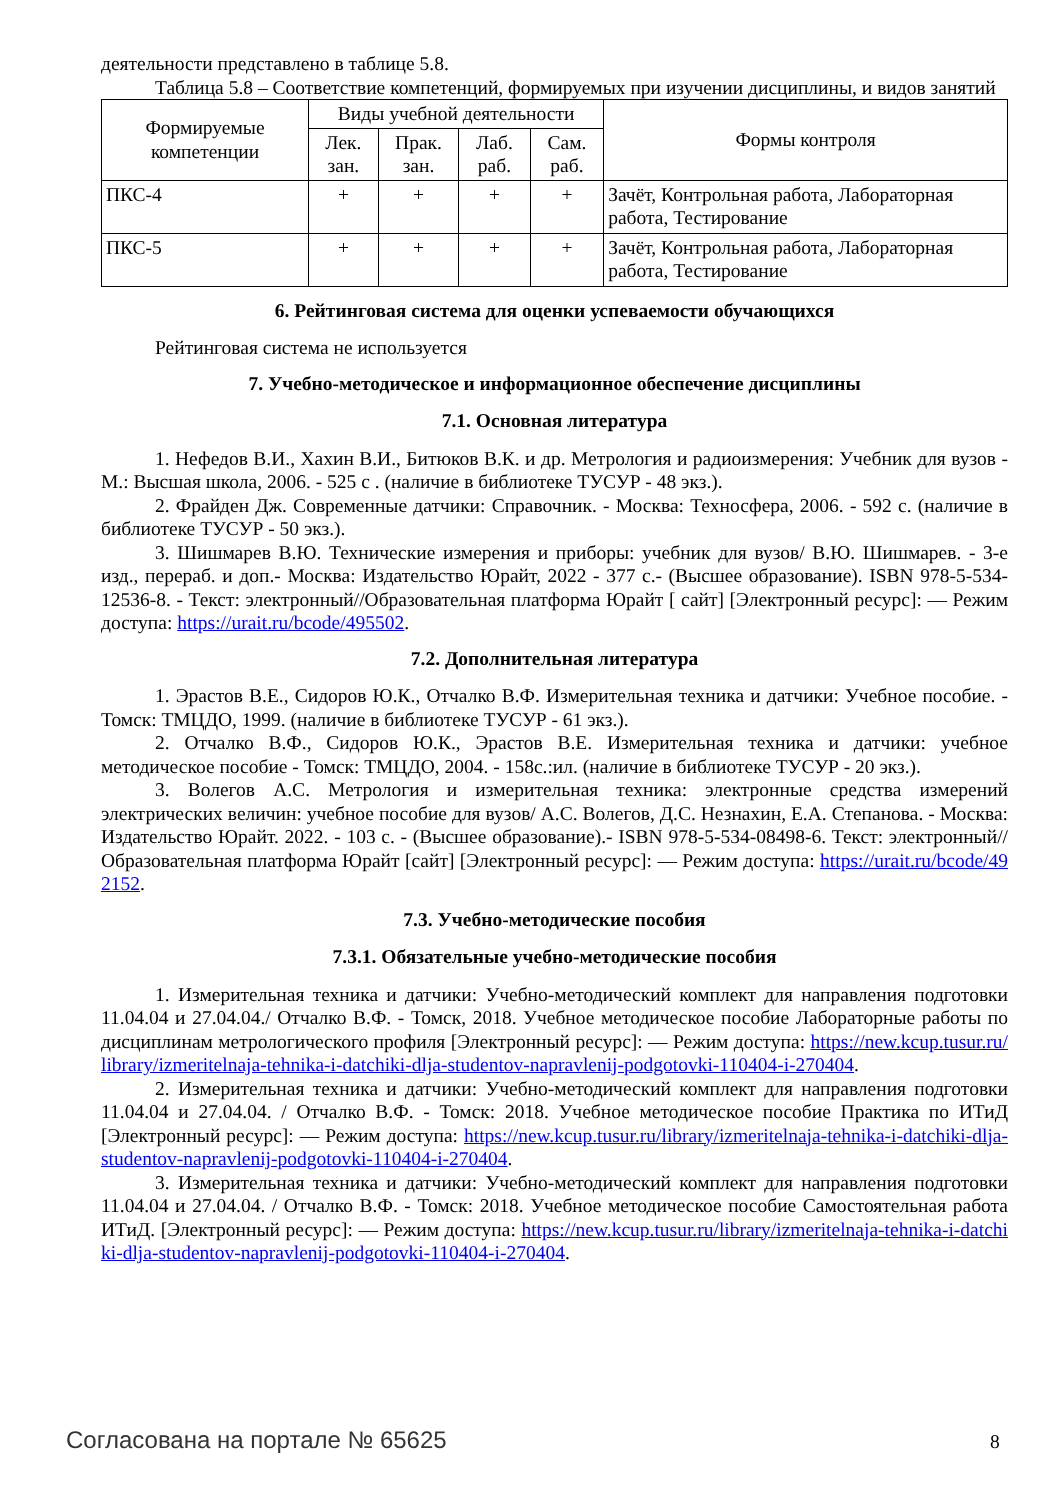деятельности представлено в таблице 5.8.
Таблица 5.8 – Соответствие компетенций, формируемых при изучении дисциплины, и видов занятий
| Формируемые компетенции | Виды учебной деятельности | | | | Формы контроля |
| --- | --- | --- | --- | --- | --- |
| | Лек. зан. | Прак. зан. | Лаб. раб. | Сам. раб. | |
| ПКС-4 | + | + | + | + | Зачёт, Контрольная работа, Лабораторная работа, Тестирование |
| ПКС-5 | + | + | + | + | Зачёт, Контрольная работа, Лабораторная работа, Тестирование |
6. Рейтинговая система для оценки успеваемости обучающихся
Рейтинговая система не используется
7. Учебно-методическое и информационное обеспечение дисциплины
7.1. Основная литература
1. Нефедов В.И., Хахин В.И., Битюков В.К. и др. Метрология и радиоизмерения: Учебник для вузов - М.: Высшая школа, 2006. - 525 с . (наличие в библиотеке ТУСУР - 48 экз.).
2. Фрайден Дж. Современные датчики: Справочник. - Москва: Техносфера, 2006. - 592 с. (наличие в библиотеке ТУСУР - 50 экз.).
3. Шишмарев В.Ю. Технические измерения и приборы: учебник для вузов/ В.Ю. Шишмарев. - 3-е изд., перераб. и доп.- Москва: Издательство Юрайт, 2022 - 377 с.- (Высшее образование). ISBN 978-5-534-12536-8. - Текст: электронный//Образовательная платформа Юрайт [ сайт] [Электронный ресурс]: — Режим доступа: https://urait.ru/bcode/495502.
7.2. Дополнительная литература
1. Эрастов В.Е., Сидоров Ю.К., Отчалко В.Ф. Измерительная техника и датчики: Учебное пособие. - Томск: ТМЦДО, 1999. (наличие в библиотеке ТУСУР - 61 экз.).
2. Отчалко В.Ф., Сидоров Ю.К., Эрастов В.Е. Измерительная техника и датчики: учебное методическое пособие - Томск: ТМЦДО, 2004. - 158с.:ил. (наличие в библиотеке ТУСУР - 20 экз.).
3. Волегов А.С. Метрология и измерительная техника: электронные средства измерений электрических величин: учебное пособие для вузов/ А.С. Волегов, Д.С. Незнахин, Е.А. Степанова. - Москва: Издательство Юрайт. 2022. - 103 с. - (Высшее образование).- ISBN 978-5-534-08498-6. Текст: электронный// Образовательная платформа Юрайт [сайт] [Электронный ресурс]: — Режим доступа: https://urait.ru/bcode/492152.
7.3. Учебно-методические пособия
7.3.1. Обязательные учебно-методические пособия
1. Измерительная техника и датчики: Учебно-методический комплект для направления подготовки 11.04.04 и 27.04.04./ Отчалко В.Ф. - Томск, 2018. Учебное методическое пособие Лабораторные работы по дисциплинам метрологического профиля [Электронный ресурс]: — Режим доступа: https://new.kcup.tusur.ru/library/izmeritelnaja-tehnika-i-datchiki-dlja-studentov-napravlenij-podgotovki-110404-i-270404.
2. Измерительная техника и датчики: Учебно-методический комплект для направления подготовки 11.04.04 и 27.04.04. / Отчалко В.Ф. - Томск: 2018. Учебное методическое пособие Практика по ИТиД [Электронный ресурс]: — Режим доступа: https://new.kcup.tusur.ru/library/izmeritelnaja-tehnika-i-datchiki-dlja-studentov-napravlenij-podgotovki-110404-i-270404.
3. Измерительная техника и датчики: Учебно-методический комплект для направления подготовки 11.04.04 и 27.04.04. / Отчалко В.Ф. - Томск: 2018. Учебное методическое пособие Самостоятельная работа ИТиД. [Электронный ресурс]: — Режим доступа: https://new.kcup.tusur.ru/library/izmeritelnaja-tehnika-i-datchiki-dlja-studentov-napravlenij-podgotovki-110404-i-270404.
Согласована на портале № 65625 8